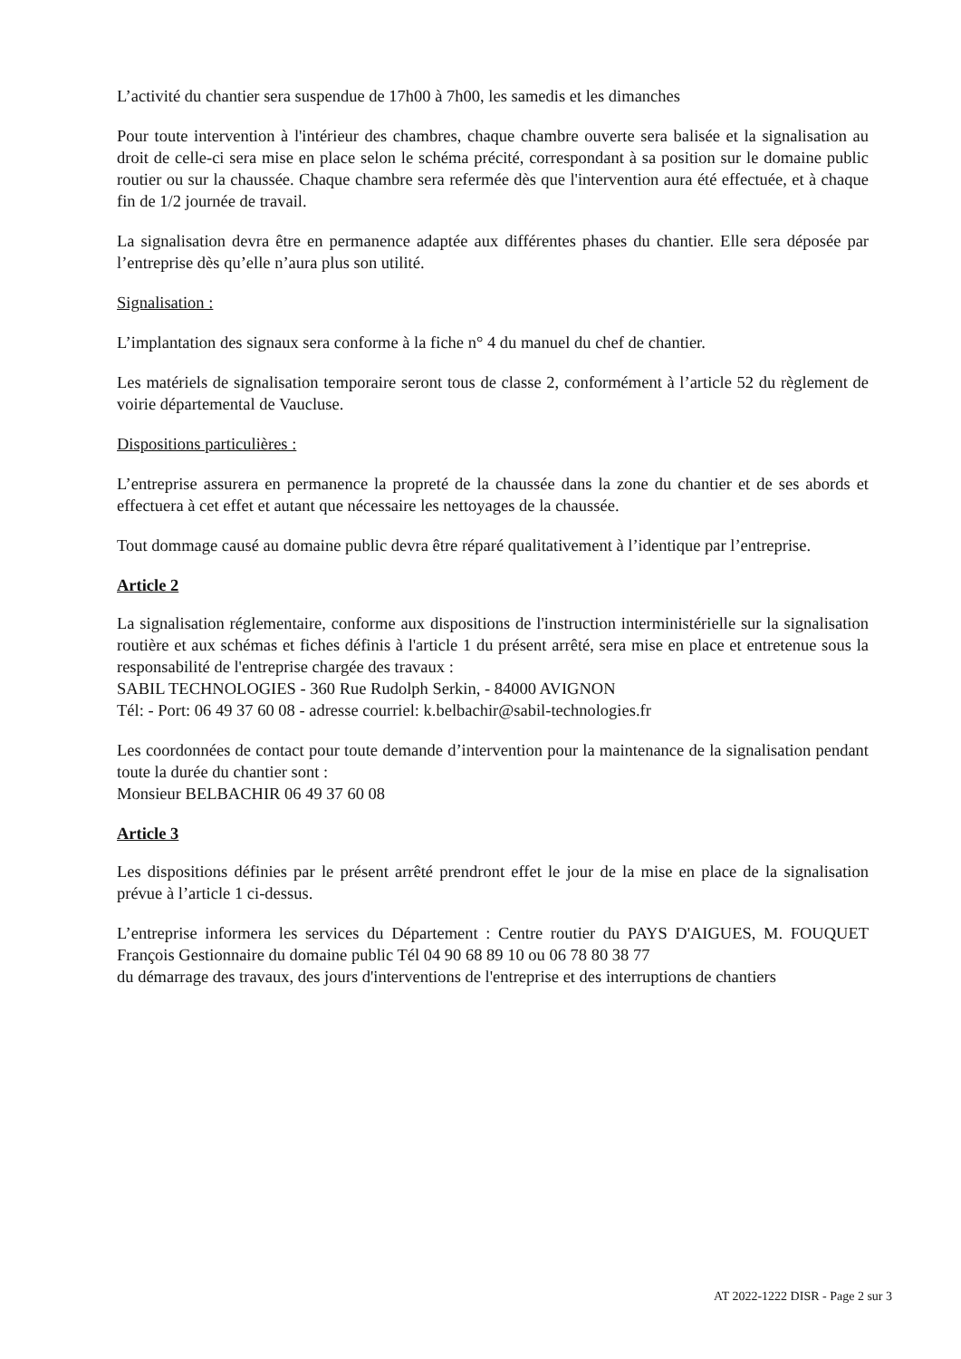L’activité du chantier sera suspendue de 17h00 à 7h00, les samedis et les dimanches
Pour toute intervention à l'intérieur des chambres, chaque chambre ouverte sera balisée et la signalisation au droit de celle-ci sera mise en place selon le schéma précité, correspondant à sa position sur le domaine public routier ou sur la chaussée. Chaque chambre sera refermée dès que l'intervention aura été effectuée, et à chaque fin de 1/2 journée de travail.
La signalisation devra être en permanence adaptée aux différentes phases du chantier. Elle sera déposée par l’entreprise dès qu’elle n’aura plus son utilité.
Signalisation :
L’implantation des signaux sera conforme à la fiche n° 4 du manuel du chef de chantier.
Les matériels de signalisation temporaire seront tous de classe 2, conformément à l’article 52 du règlement de voirie départemental de Vaucluse.
Dispositions particulières :
L’entreprise assurera en permanence la propreté de la chaussée dans la zone du chantier et de ses abords et effectuera à cet effet et autant que nécessaire les nettoyages de la chaussée.
Tout dommage causé au domaine public devra être réparé qualitativement à l’identique par l’entreprise.
Article 2
La signalisation réglementaire, conforme aux dispositions de l'instruction interministérielle sur la signalisation routière et aux schémas et fiches définis à l'article 1 du présent arrêté, sera mise en place et entretenue sous la responsabilité de l'entreprise chargée des travaux :
SABIL TECHNOLOGIES - 360 Rue Rudolph Serkin, - 84000 AVIGNON
Tél: - Port: 06 49 37 60 08 - adresse courriel: k.belbachir@sabil-technologies.fr
Les coordonnées de contact pour toute demande d’intervention pour la maintenance de la signalisation pendant toute la durée du chantier sont :
Monsieur BELBACHIR 06 49 37 60 08
Article 3
Les dispositions définies par le présent arrêté prendront effet le jour de la mise en place de la signalisation prévue à l’article 1 ci-dessus.
L’entreprise informera les services du Département : Centre routier du PAYS D'AIGUES, M. FOUQUET François Gestionnaire du domaine public Tél 04 90 68 89 10 ou 06 78 80 38 77
du démarrage des travaux, des jours d'interventions de l'entreprise et des interruptions de chantiers
AT 2022-1222 DISR - Page 2 sur 3